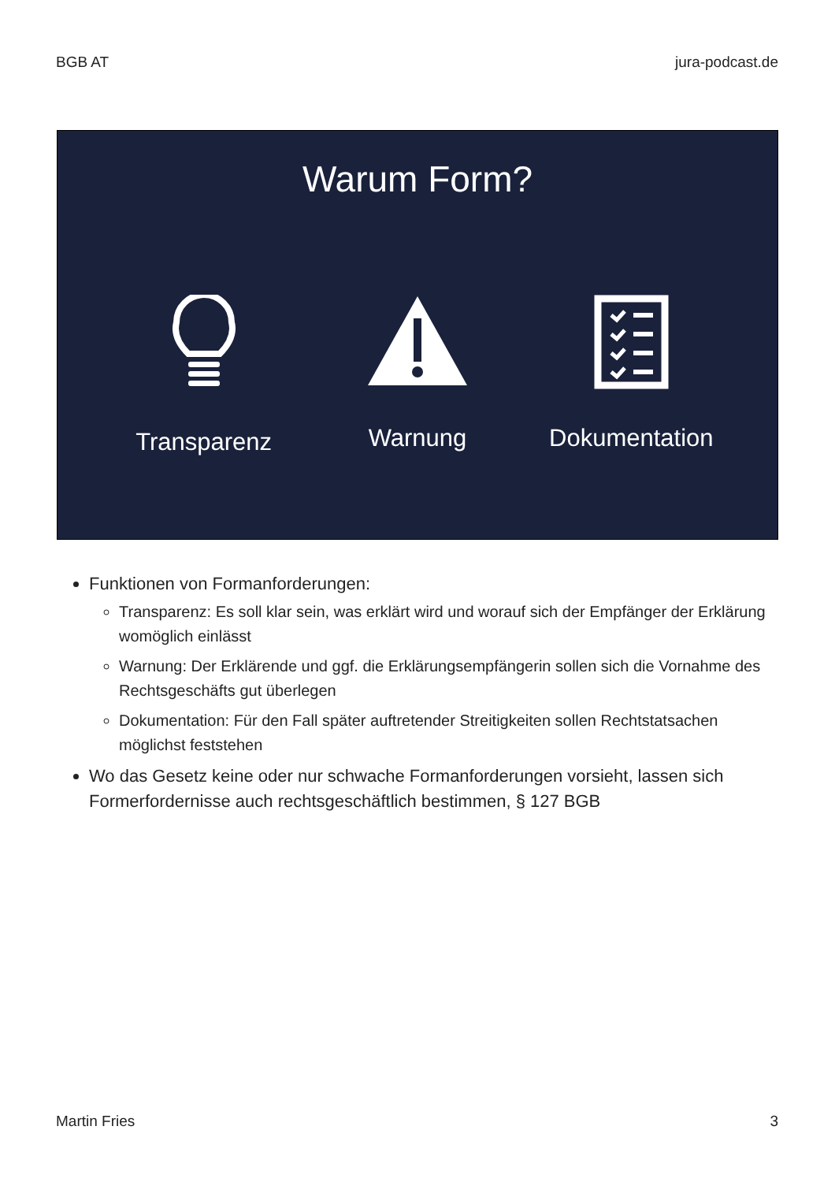BGB AT jura-podcast.de
Warum Form?
Transparenz Warnung Dokumentation
Funktionen von Formanforderungen:
Transparenz: Es soll klar sein, was erklärt wird und worauf sich der Empfänger der Erklärung womöglich einlässt
Warnung: Der Erklärende und ggf. die Erklärungsempfängerin sollen sich die Vornahme des Rechtsgeschäfts gut überlegen
Dokumentation: Für den Fall später auftretender Streitigkeiten sollen Rechtstatsachen möglichst feststehen
Wo das Gesetz keine oder nur schwache Formanforderungen vorsieht, lassen sich Formerfordernisse auch rechtsgeschäftlich bestimmen, § 127 BGB
Martin Fries 3